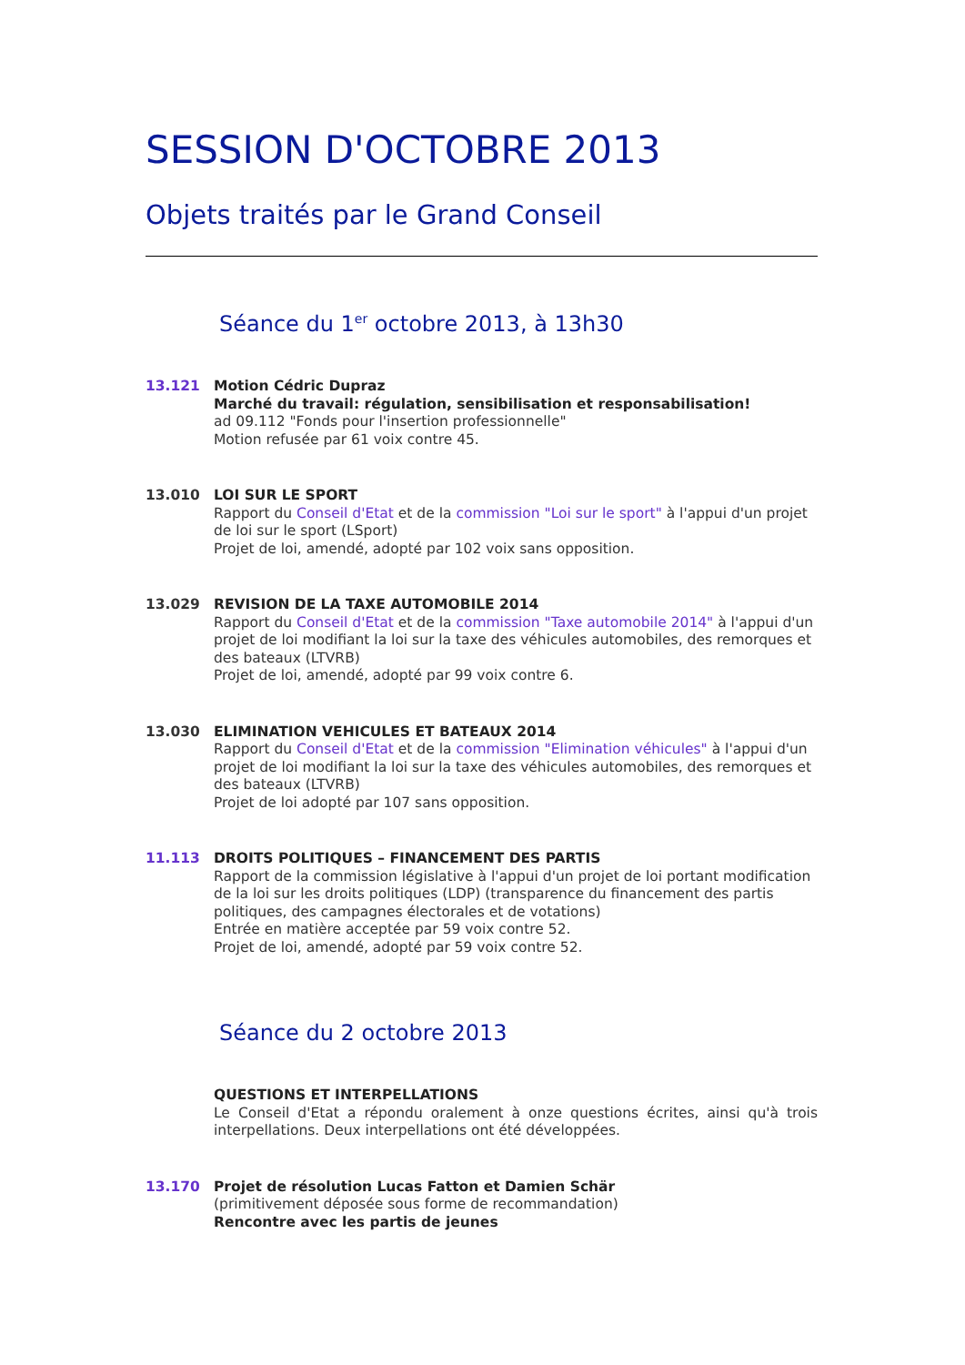SESSION D'OCTOBRE 2013
Objets traités par le Grand Conseil
Séance du 1<sup>er</sup> octobre 2013, à 13h30
13.121 Motion Cédric Dupraz
Marché du travail: régulation, sensibilisation et responsabilisation!
ad 09.112 "Fonds pour l'insertion professionnelle"
Motion refusée par 61 voix contre 45.
13.010 LOI SUR LE SPORT
Rapport du Conseil d'Etat et de la commission "Loi sur le sport" à l'appui d'un projet de loi sur le sport (LSport)
Projet de loi, amendé, adopté par 102 voix sans opposition.
13.029 REVISION DE LA TAXE AUTOMOBILE 2014
Rapport du Conseil d'Etat et de la commission "Taxe automobile 2014" à l'appui d'un projet de loi modifiant la loi sur la taxe des véhicules automobiles, des remorques et des bateaux (LTVRB)
Projet de loi, amendé, adopté par 99 voix contre 6.
13.030 ELIMINATION VEHICULES ET BATEAUX 2014
Rapport du Conseil d'Etat et de la commission "Elimination véhicules" à l'appui d'un projet de loi modifiant la loi sur la taxe des véhicules automobiles, des remorques et des bateaux (LTVRB)
Projet de loi adopté par 107 sans opposition.
11.113 DROITS POLITIQUES – FINANCEMENT DES PARTIS
Rapport de la commission législative à l'appui d'un projet de loi portant modification de la loi sur les droits politiques (LDP) (transparence du financement des partis politiques, des campagnes électorales et de votations)
Entrée en matière acceptée par 59 voix contre 52.
Projet de loi, amendé, adopté par 59 voix contre 52.
Séance du 2 octobre 2013
QUESTIONS ET INTERPELLATIONS
Le Conseil d'Etat a répondu oralement à onze questions écrites, ainsi qu'à trois interpellations. Deux interpellations ont été développées.
13.170 Projet de résolution Lucas Fatton et Damien Schär
(primitivement déposée sous forme de recommandation)
Rencontre avec les partis de jeunes